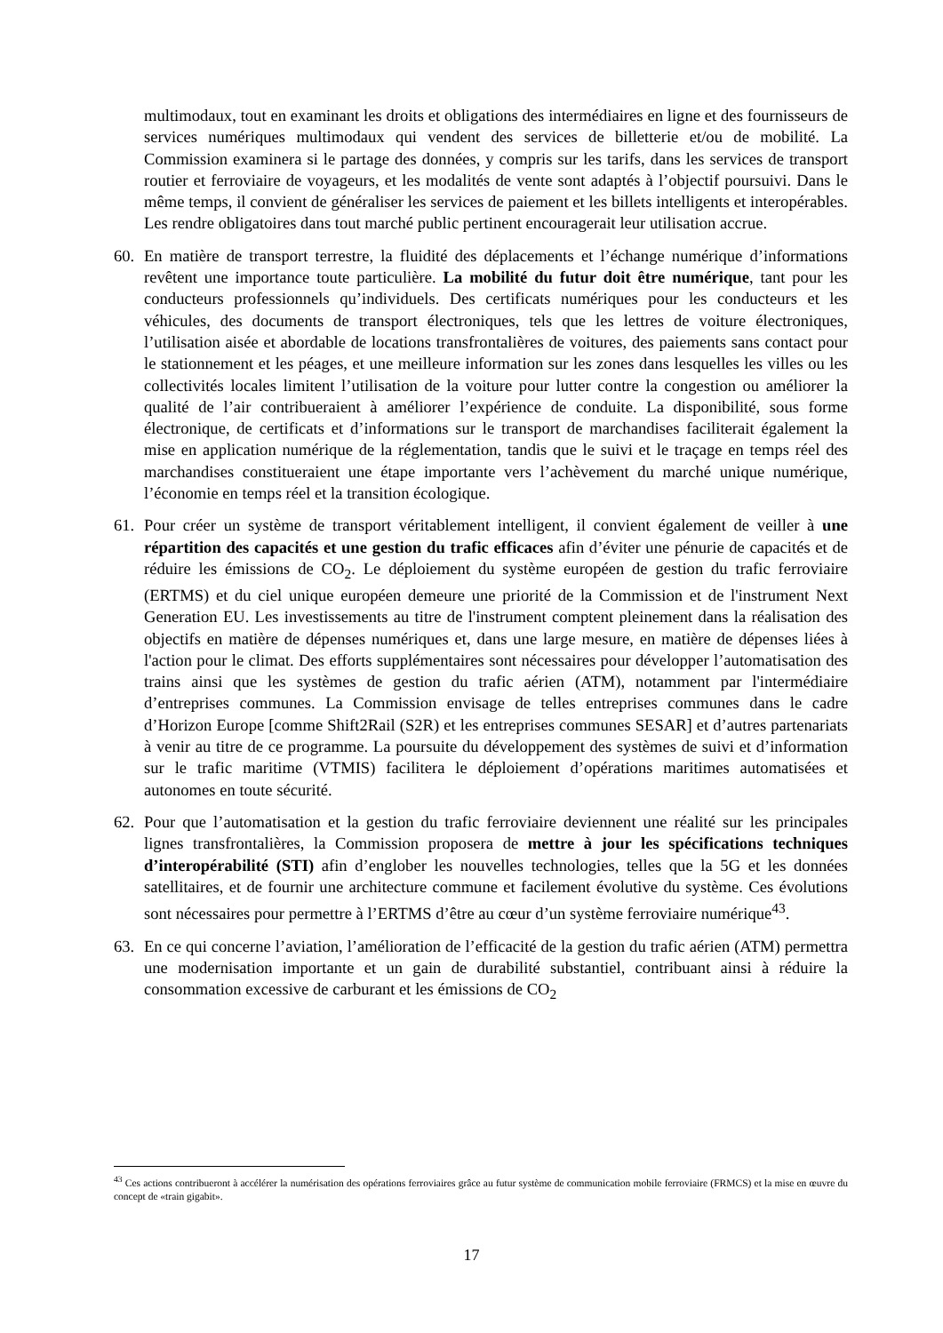multimodaux, tout en examinant les droits et obligations des intermédiaires en ligne et des fournisseurs de services numériques multimodaux qui vendent des services de billetterie et/ou de mobilité. La Commission examinera si le partage des données, y compris sur les tarifs, dans les services de transport routier et ferroviaire de voyageurs, et les modalités de vente sont adaptés à l’objectif poursuivi. Dans le même temps, il convient de généraliser les services de paiement et les billets intelligents et interopérables. Les rendre obligatoires dans tout marché public pertinent encouragerait leur utilisation accrue.
60. En matière de transport terrestre, la fluidité des déplacements et l’échange numérique d’informations revêtent une importance toute particulière. La mobilité du futur doit être numérique, tant pour les conducteurs professionnels qu’individuels. Des certificats numériques pour les conducteurs et les véhicules, des documents de transport électroniques, tels que les lettres de voiture électroniques, l’utilisation aisée et abordable de locations transfrontalières de voitures, des paiements sans contact pour le stationnement et les péages, et une meilleure information sur les zones dans lesquelles les villes ou les collectivités locales limitent l’utilisation de la voiture pour lutter contre la congestion ou améliorer la qualité de l’air contribueraient à améliorer l’expérience de conduite. La disponibilité, sous forme électronique, de certificats et d’informations sur le transport de marchandises faciliterait également la mise en application numérique de la réglementation, tandis que le suivi et le traçage en temps réel des marchandises constitueraient une étape importante vers l’achèvement du marché unique numérique, l’économie en temps réel et la transition écologique.
61. Pour créer un système de transport véritablement intelligent, il convient également de veiller à une répartition des capacités et une gestion du trafic efficaces afin d’éviter une pénurie de capacités et de réduire les émissions de CO<sub>2</sub>. Le déploiement du système européen de gestion du trafic ferroviaire (ERTMS) et du ciel unique européen demeure une priorité de la Commission et de l'instrument Next Generation EU. Les investissements au titre de l'instrument comptent pleinement dans la réalisation des objectifs en matière de dépenses numériques et, dans une large mesure, en matière de dépenses liées à l'action pour le climat. Des efforts supplémentaires sont nécessaires pour développer l’automatisation des trains ainsi que les systèmes de gestion du trafic aérien (ATM), notamment par l'intermédiaire d’entreprises communes. La Commission envisage de telles entreprises communes dans le cadre d’Horizon Europe [comme Shift2Rail (S2R) et les entreprises communes SESAR] et d’autres partenariats à venir au titre de ce programme. La poursuite du développement des systèmes de suivi et d’information sur le trafic maritime (VTMIS) facilitera le déploiement d’opérations maritimes automatisées et autonomes en toute sécurité.
62. Pour que l’automatisation et la gestion du trafic ferroviaire deviennent une réalité sur les principales lignes transfrontalières, la Commission proposera de mettre à jour les spécifications techniques d’interopérabilité (STI) afin d’englober les nouvelles technologies, telles que la 5G et les données satellitaires, et de fournir une architecture commune et facilement évolutive du système. Ces évolutions sont nécessaires pour permettre à l’ERTMS d’être au cœur d’un système ferroviaire numérique<sup>43</sup>.
63. En ce qui concerne l’aviation, l’amélioration de l’efficacité de la gestion du trafic aérien (ATM) permettra une modernisation importante et un gain de durabilité substantiel, contribuant ainsi à réduire la consommation excessive de carburant et les émissions de CO<sub>2</sub>
<sup>43</sup> Ces actions contribueront à accélérer la numérisation des opérations ferroviaires grâce au futur système de communication mobile ferroviaire (FRMCS) et la mise en œuvre du concept de «train gigabit».
17